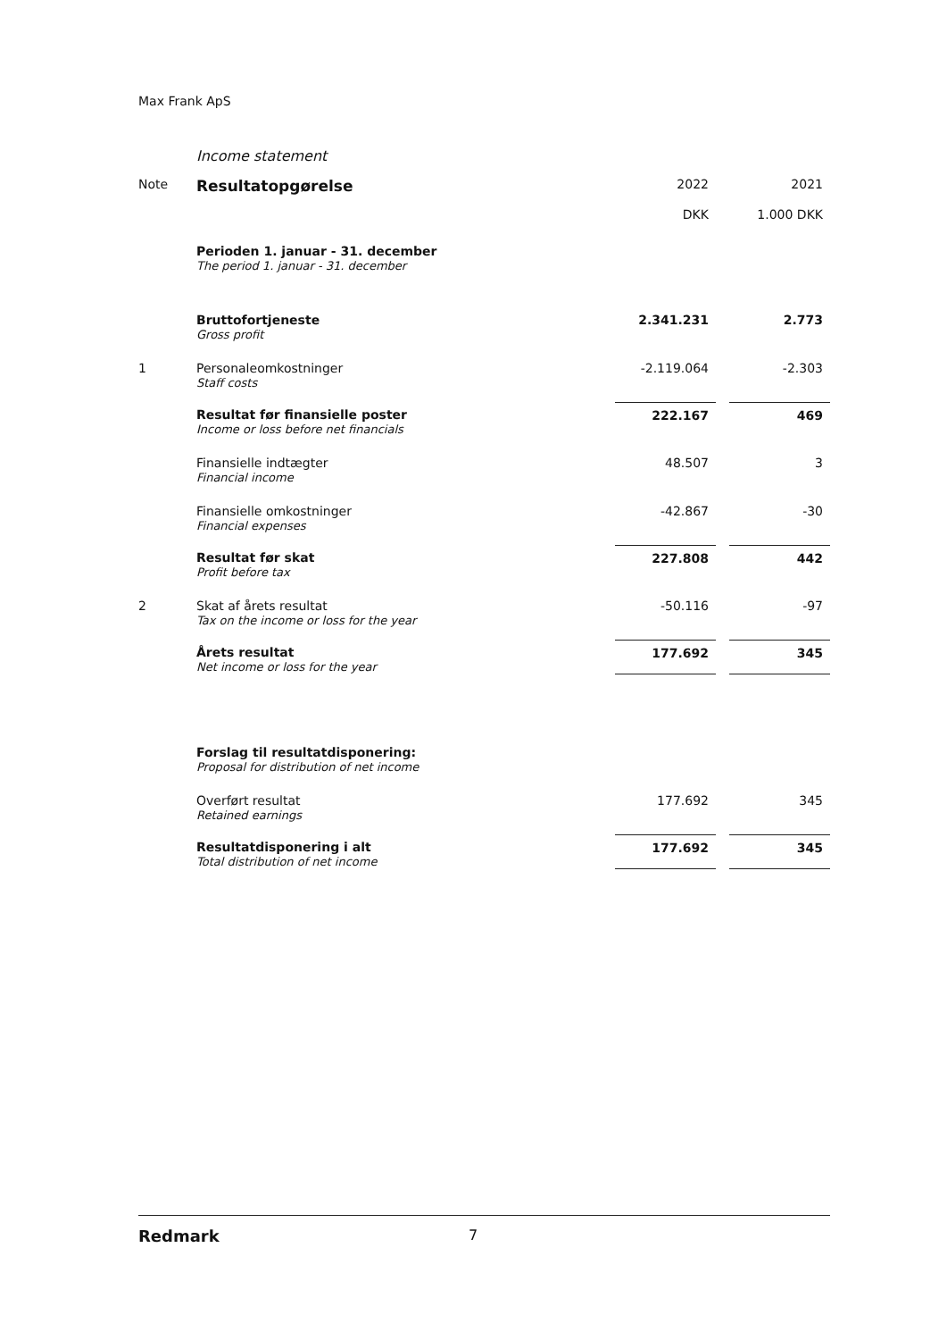Max Frank ApS
| | Income statement | | | |
| Note | Resultatopgørelse | 2022 | | 2021 |
| | | DKK | | 1.000 DKK |
| | Perioden 1. januar - 31. december The period 1. januar - 31. december | | | |
| | Bruttofortjeneste Gross profit | 2.341.231 | | 2.773 |
| 1 | Personaleomkostninger Staff costs | -2.119.064 | | -2.303 |
| | Resultat før finansielle poster Income or loss before net financials | 222.167 | | 469 |
| | Finansielle indtægter Financial income | 48.507 | | 3 |
| | Finansielle omkostninger Financial expenses | -42.867 | | -30 |
| | Resultat før skat Profit before tax | 227.808 | | 442 |
| 2 | Skat af årets resultat Tax on the income or loss for the year | -50.116 | | -97 |
| | Årets resultat Net income or loss for the year | 177.692 | | 345 |
| | Forslag til resultatdisponering: Proposal for distribution of net income | | | |
| | Overført resultat Retained earnings | 177.692 | | 345 |
| | Resultatdisponering i alt Total distribution of net income | 177.692 | | 345 |
Redmark 7